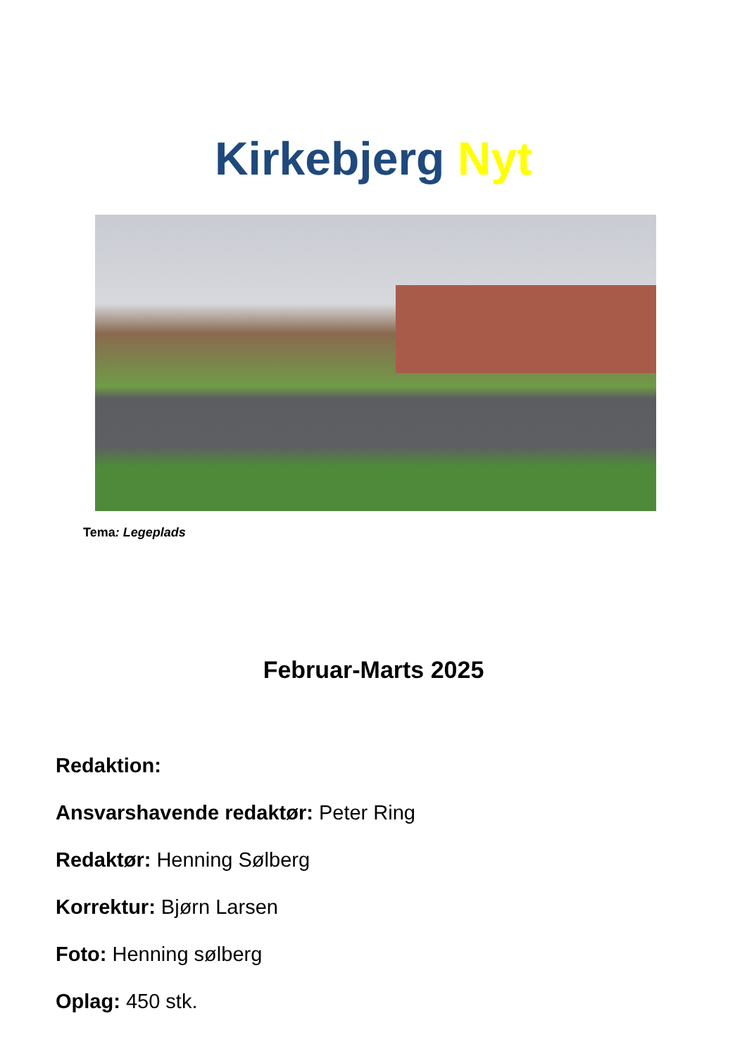Kirkebjerg Nyt
Tema: Legeplads
Februar-Marts 2025
Redaktion:
Ansvarshavende redaktør: Peter Ring
Redaktør: Henning Sølberg
Korrektur: Bjørn Larsen
Foto: Henning sølberg
Oplag: 450 stk.